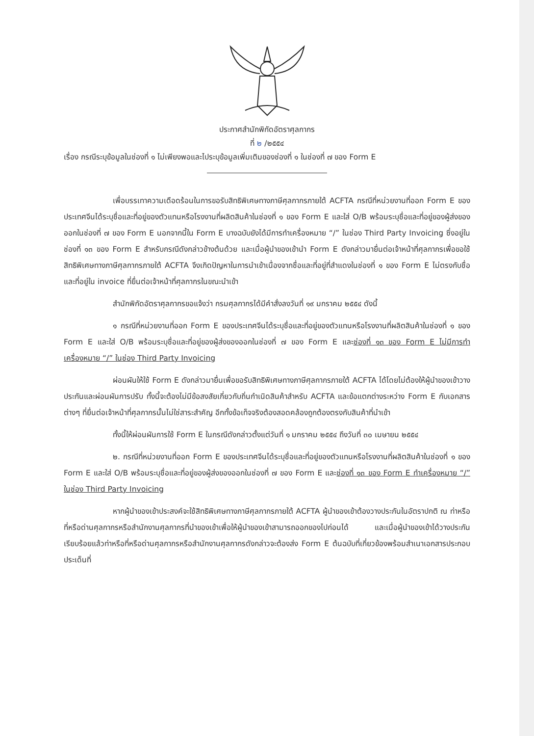ประกาศสำนักพิกัดอัตราศุลกากร
ที่ ๒ /๒๕๕๔
เรื่อง กรณีระบุข้อมูลในช่องที่ ๑ ไม่เพียงพอและไประบุข้อมูลเพิ่มเติมของช่องที่ ๑ ในช่องที่ ๗ ของ Form E
เพื่อบรรเทาความเดือดร้อนในการขอรับสิทธิพิเศษทางภาษีศุลกากรภายใต้ ACFTA กรณีที่หน่วยงานที่ออก Form E ของประเทศจีนได้ระบุชื่อและที่อยู่ของตัวแทนหรือโรงงานที่ผลิตสินค้าในช่องที่ ๑ ของ Form E และใส่ O/B พร้อมระบุชื่อและที่อยู่ของผู้ส่งของออกในช่องที่ ๗ ของ Form E นอกจากนี้ใน Form E บางฉบับยังได้มีการทำเครื่องหมาย “/” ในช่อง Third Party Invoicing ซึ่งอยู่ในช่องที่ ๑๓ ของ Form E สำหรับกรณีดังกล่าวข้างต้นด้วย และเมื่อผู้นำของเข้านำ Form E ดังกล่าวมายื่นต่อเจ้าหน้าที่ศุลกากรเพื่อขอใช้สิทธิพิเศษทางภาษีศุลกากรภายใต้ ACFTA จึงเกิดปัญหาในการนำเข้าเนื่องจากชื่อและที่อยู่ที่สำแดงในช่องที่ ๑ ของ Form E ไม่ตรงกับชื่อและที่อยู่ใน invoice ที่ยื่นต่อเจ้าหน้าที่ศุลกากรในขณะนำเข้า
สำนักพิกัดอัตราศุลกากรขอแจ้งว่า กรมศุลกากรได้มีคำสั่งลงวันที่ ๑๙ มกราคม ๒๕๕๔ ดังนี้
๑ กรณีที่หน่วยงานที่ออก Form E ของประเทศจีนได้ระบุชื่อและที่อยู่ของตัวแทนหรือโรงงานที่ผลิตสินค้าในช่องที่ ๑ ของ Form E และใส่ O/B พร้อมระบุชื่อและที่อยู่ของผู้ส่งของออกในช่องที่ ๗ ของ Form E และช่องที่ ๑๓ ของ Form E ไม่มีการทำเครื่องหมาย “/” ในช่อง Third Party Invoicing
ผ่อนผันให้ใช้ Form E ดังกล่าวมายื่นเพื่อขอรับสิทธิพิเศษทางภาษีศุลกากรภายใต้ ACFTA ได้โดยไม่ต้องให้ผู้นำของเข้าวางประกันและผ่อนผันการปรับ ทั้งนี้จะต้องไม่มีข้อสงสัยเกี่ยวกับถิ่นกำเนิดสินค้าสำหรับ ACFTA และข้อแตกต่างระหว่าง Form E กับเอกสารต่างๆ ที่ยื่นต่อเจ้าหน้าที่ศุลกากรนั้นไม่ใช่สาระสำคัญ อีกทั้งข้อเท็จจริงต้องสอดคล้องถูกต้องตรงกับสินค้าที่นำเข้า
ทั้งนี้ให้ผ่อนผันการใช้ Form E ในกรณีดังกล่าวตั้งแต่วันที่ ๑ มกราคม ๒๕๕๔ ถึงวันที่ ๓๐ เมษายน ๒๕๕๔
๒. กรณีที่หน่วยงานที่ออก Form E ของประเทศจีนได้ระบุชื่อและที่อยู่ของตัวแทนหรือโรงงานที่ผลิตสินค้าในช่องที่ ๑ ของ Form E และใส่ O/B พร้อมระบุชื่อและที่อยู่ของผู้ส่งของออกในช่องที่ ๗ ของ Form E และช่องที่ ๑๓ ของ Form E ทำเครื่องหมาย “/” ในช่อง Third Party Invoicing
หากผู้นำของเข้าประสงค์จะใช้สิทธิพิเศษทางภาษีศุลกากรภายใต้ ACFTA ผู้นำของเข้าต้องวางประกันในอัตราปกติ ณ ท่าหรือที่หรือด่านศุลกากรหรือสำนักงานศุลกากรที่นำของเข้าเพื่อให้ผู้นำของเข้าสามารถออกของไปก่อนได้ และเมื่อผู้นำของเข้าได้วางประกันเรียบร้อยแล้วท่าหรือที่หรือด่านศุลกากรหรือสำนักงานศุลกากรดังกล่าวจะต้องส่ง Form E ต้นฉบับที่เกี่ยวข้องพร้อมสำเนาเอกสารประกอบประเด็นที่